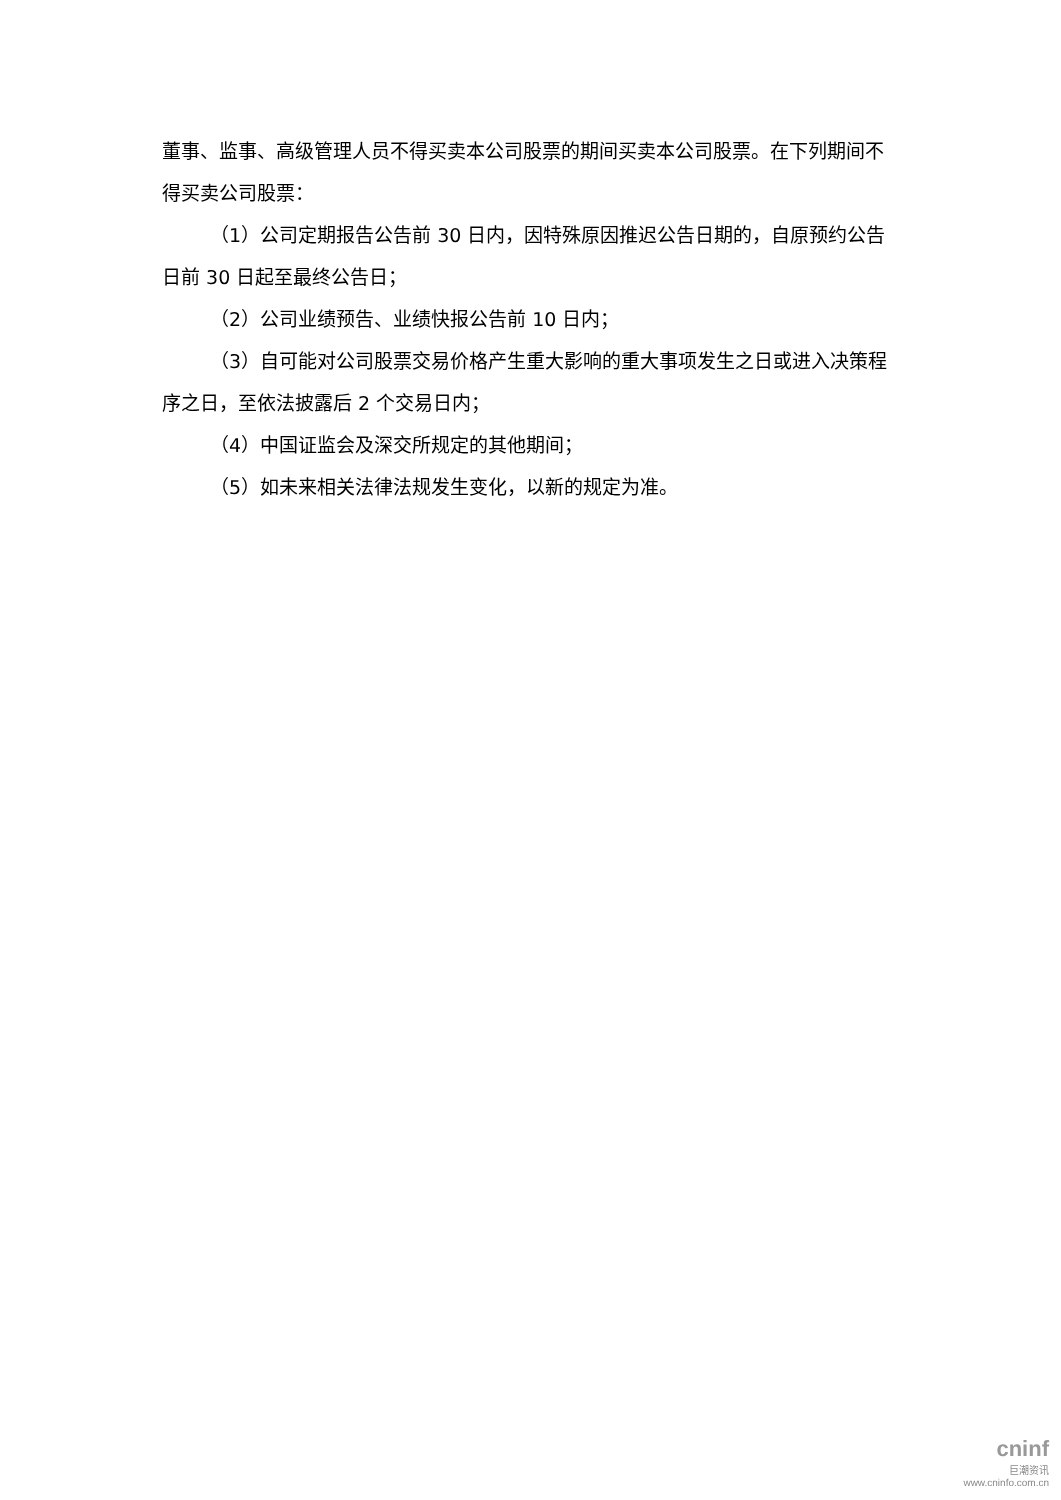董事、监事、高级管理人员不得买卖本公司股票的期间买卖本公司股票。在下列期间不得买卖公司股票：
（1）公司定期报告公告前 30 日内，因特殊原因推迟公告日期的，自原预约公告日前 30 日起至最终公告日；
（2）公司业绩预告、业绩快报公告前 10 日内；
（3）自可能对公司股票交易价格产生重大影响的重大事项发生之日或进入决策程序之日，至依法披露后 2 个交易日内；
（4）中国证监会及深交所规定的其他期间；
（5）如未来相关法律法规发生变化，以新的规定为准。
cninf
巨潮资讯
www.cninfo.com.cn